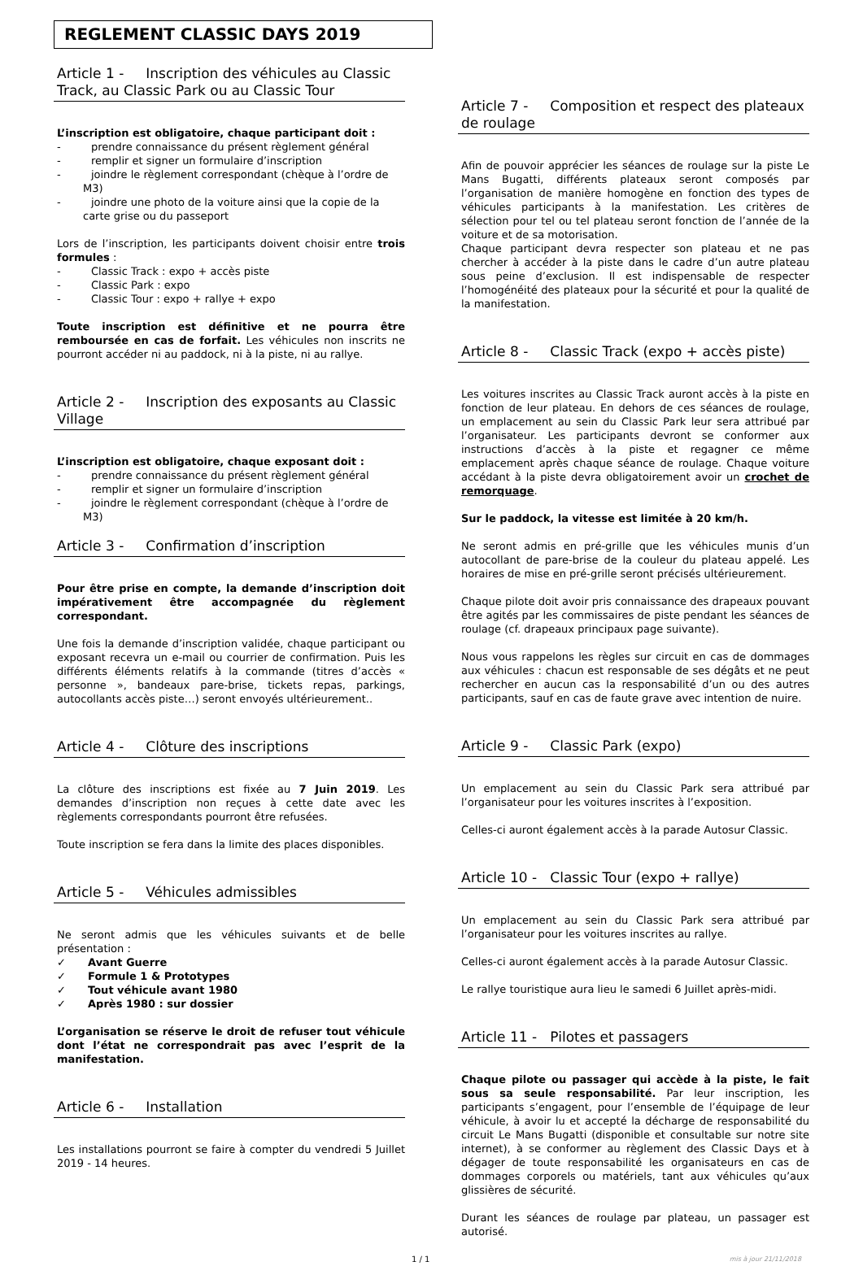REGLEMENT CLASSIC DAYS 2019
Article 1 - Inscription des véhicules au Classic Track, au Classic Park ou au Classic Tour
L’inscription est obligatoire, chaque participant doit :
- prendre connaissance du présent règlement général
- remplir et signer un formulaire d’inscription
- joindre le règlement correspondant (chèque à l’ordre de M3)
- joindre une photo de la voiture ainsi que la copie de la carte grise ou du passeport
Lors de l’inscription, les participants doivent choisir entre trois formules :
- Classic Track : expo + accès piste
- Classic Park : expo
- Classic Tour : expo + rallye + expo
Toute inscription est définitive et ne pourra être remboursée en cas de forfait. Les véhicules non inscrits ne pourront accéder ni au paddock, ni à la piste, ni au rallye.
Article 2 - Inscription des exposants au Classic Village
L’inscription est obligatoire, chaque exposant doit :
- prendre connaissance du présent règlement général
- remplir et signer un formulaire d’inscription
- joindre le règlement correspondant (chèque à l’ordre de M3)
Article 3 - Confirmation d’inscription
Pour être prise en compte, la demande d’inscription doit impérativement être accompagnée du règlement correspondant.
Une fois la demande d’inscription validée, chaque participant ou exposant recevra un e-mail ou courrier de confirmation. Puis les différents éléments relatifs à la commande (titres d’accès « personne », bandeaux pare-brise, tickets repas, parkings, autocollants accès piste…) seront envoyés ultérieurement..
Article 4 - Clôture des inscriptions
La clôture des inscriptions est fixée au 7 Juin 2019. Les demandes d’inscription non reçues à cette date avec les règlements correspondants pourront être refusées.
Toute inscription se fera dans la limite des places disponibles.
Article 5 - Véhicules admissibles
Ne seront admis que les véhicules suivants et de belle présentation :
✓ Avant Guerre
✓ Formule 1 & Prototypes
✓ Tout véhicule avant 1980
✓ Après 1980 : sur dossier
L’organisation se réserve le droit de refuser tout véhicule dont l’état ne correspondrait pas avec l’esprit de la manifestation.
Article 6 - Installation
Les installations pourront se faire à compter du vendredi 5 Juillet 2019 - 14 heures.
Article 7 - Composition et respect des plateaux de roulage
Afin de pouvoir apprécier les séances de roulage sur la piste Le Mans Bugatti, différents plateaux seront composés par l’organisation de manière homogène en fonction des types de véhicules participants à la manifestation. Les critères de sélection pour tel ou tel plateau seront fonction de l’année de la voiture et de sa motorisation.
Chaque participant devra respecter son plateau et ne pas chercher à accéder à la piste dans le cadre d’un autre plateau sous peine d’exclusion. Il est indispensable de respecter l’homogénéité des plateaux pour la sécurité et pour la qualité de la manifestation.
Article 8 - Classic Track (expo + accès piste)
Les voitures inscrites au Classic Track auront accès à la piste en fonction de leur plateau. En dehors de ces séances de roulage, un emplacement au sein du Classic Park leur sera attribué par l’organisateur. Les participants devront se conformer aux instructions d’accès à la piste et regagner ce même emplacement après chaque séance de roulage. Chaque voiture accédant à la piste devra obligatoirement avoir un crochet de remorquage.
Sur le paddock, la vitesse est limitée à 20 km/h.
Ne seront admis en pré-grille que les véhicules munis d’un autocollant de pare-brise de la couleur du plateau appelé. Les horaires de mise en pré-grille seront précisés ultérieurement.
Chaque pilote doit avoir pris connaissance des drapeaux pouvant être agités par les commissaires de piste pendant les séances de roulage (cf. drapeaux principaux page suivante).
Nous vous rappelons les règles sur circuit en cas de dommages aux véhicules : chacun est responsable de ses dégâts et ne peut rechercher en aucun cas la responsabilité d’un ou des autres participants, sauf en cas de faute grave avec intention de nuire.
Article 9 - Classic Park (expo)
Un emplacement au sein du Classic Park sera attribué par l’organisateur pour les voitures inscrites à l’exposition.
Celles-ci auront également accès à la parade Autosur Classic.
Article 10 - Classic Tour (expo + rallye)
Un emplacement au sein du Classic Park sera attribué par l’organisateur pour les voitures inscrites au rallye.
Celles-ci auront également accès à la parade Autosur Classic.
Le rallye touristique aura lieu le samedi 6 Juillet après-midi.
Article 11 - Pilotes et passagers
Chaque pilote ou passager qui accède à la piste, le fait sous sa seule responsabilité. Par leur inscription, les participants s’engagent, pour l’ensemble de l’équipage de leur véhicule, à avoir lu et accepté la décharge de responsabilité du circuit Le Mans Bugatti (disponible et consultable sur notre site internet), à se conformer au règlement des Classic Days et à dégager de toute responsabilité les organisateurs en cas de dommages corporels ou matériels, tant aux véhicules qu’aux glissières de sécurité.
Durant les séances de roulage par plateau, un passager est autorisé.
1 / 1 mis à jour 21/11/2018